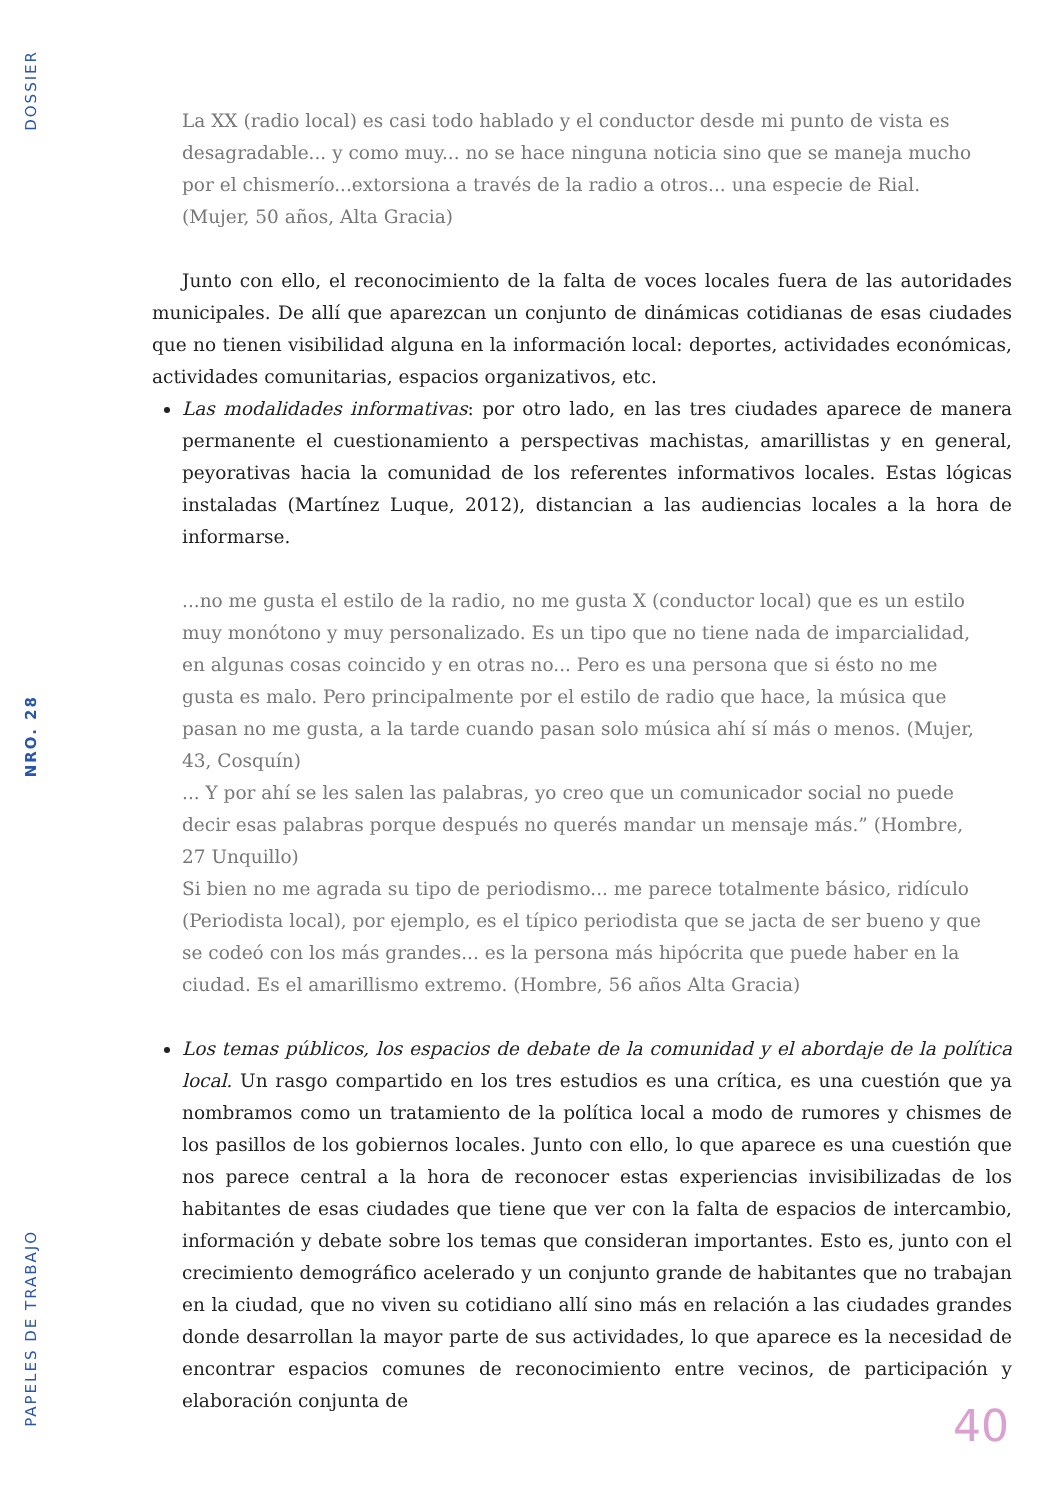DOSSIER
NRO. 28
PAPELES DE TRABAJO
La XX (radio local) es casi todo hablado y el conductor desde mi punto de vista es desagradable... y como muy... no se hace ninguna noticia sino que se maneja mucho por el chismerío...extorsiona a través de la radio a otros... una especie de Rial. (Mujer, 50 años, Alta Gracia)
Junto con ello, el reconocimiento de la falta de voces locales fuera de las autoridades municipales. De allí que aparezcan un conjunto de dinámicas cotidianas de esas ciudades que no tienen visibilidad alguna en la información local: deportes, actividades económicas, actividades comunitarias, espacios organizativos, etc.
Las modalidades informativas: por otro lado, en las tres ciudades aparece de manera permanente el cuestionamiento a perspectivas machistas, amarillistas y en general, peyorativas hacia la comunidad de los referentes informativos locales. Estas lógicas instaladas (Martínez Luque, 2012), distancian a las audiencias locales a la hora de informarse.
...no me gusta el estilo de la radio, no me gusta X (conductor local) que es un estilo muy monótono y muy personalizado. Es un tipo que no tiene nada de imparcialidad, en algunas cosas coincido y en otras no... Pero es una persona que si ésto no me gusta es malo. Pero principalmente por el estilo de radio que hace, la música que pasan no me gusta, a la tarde cuando pasan solo música ahí sí más o menos. (Mujer, 43, Cosquín)
... Y por ahí se les salen las palabras, yo creo que un comunicador social no puede decir esas palabras porque después no querés mandar un mensaje más.” (Hombre, 27 Unquillo)
Si bien no me agrada su tipo de periodismo... me parece totalmente básico, ridículo (Periodista local), por ejemplo, es el típico periodista que se jacta de ser bueno y que se codeó con los más grandes... es la persona más hipócrita que puede haber en la ciudad. Es el amarillismo extremo. (Hombre, 56 años Alta Gracia)
Los temas públicos, los espacios de debate de la comunidad y el abordaje de la política local. Un rasgo compartido en los tres estudios es una crítica, es una cuestión que ya nombramos como un tratamiento de la política local a modo de rumores y chismes de los pasillos de los gobiernos locales. Junto con ello, lo que aparece es una cuestión que nos parece central a la hora de reconocer estas experiencias invisibilizadas de los habitantes de esas ciudades que tiene que ver con la falta de espacios de intercambio, información y debate sobre los temas que consideran importantes. Esto es, junto con el crecimiento demográfico acelerado y un conjunto grande de habitantes que no trabajan en la ciudad, que no viven su cotidiano allí sino más en relación a las ciudades grandes donde desarrollan la mayor parte de sus actividades, lo que aparece es la necesidad de encontrar espacios comunes de reconocimiento entre vecinos, de participación y elaboración conjunta de
40